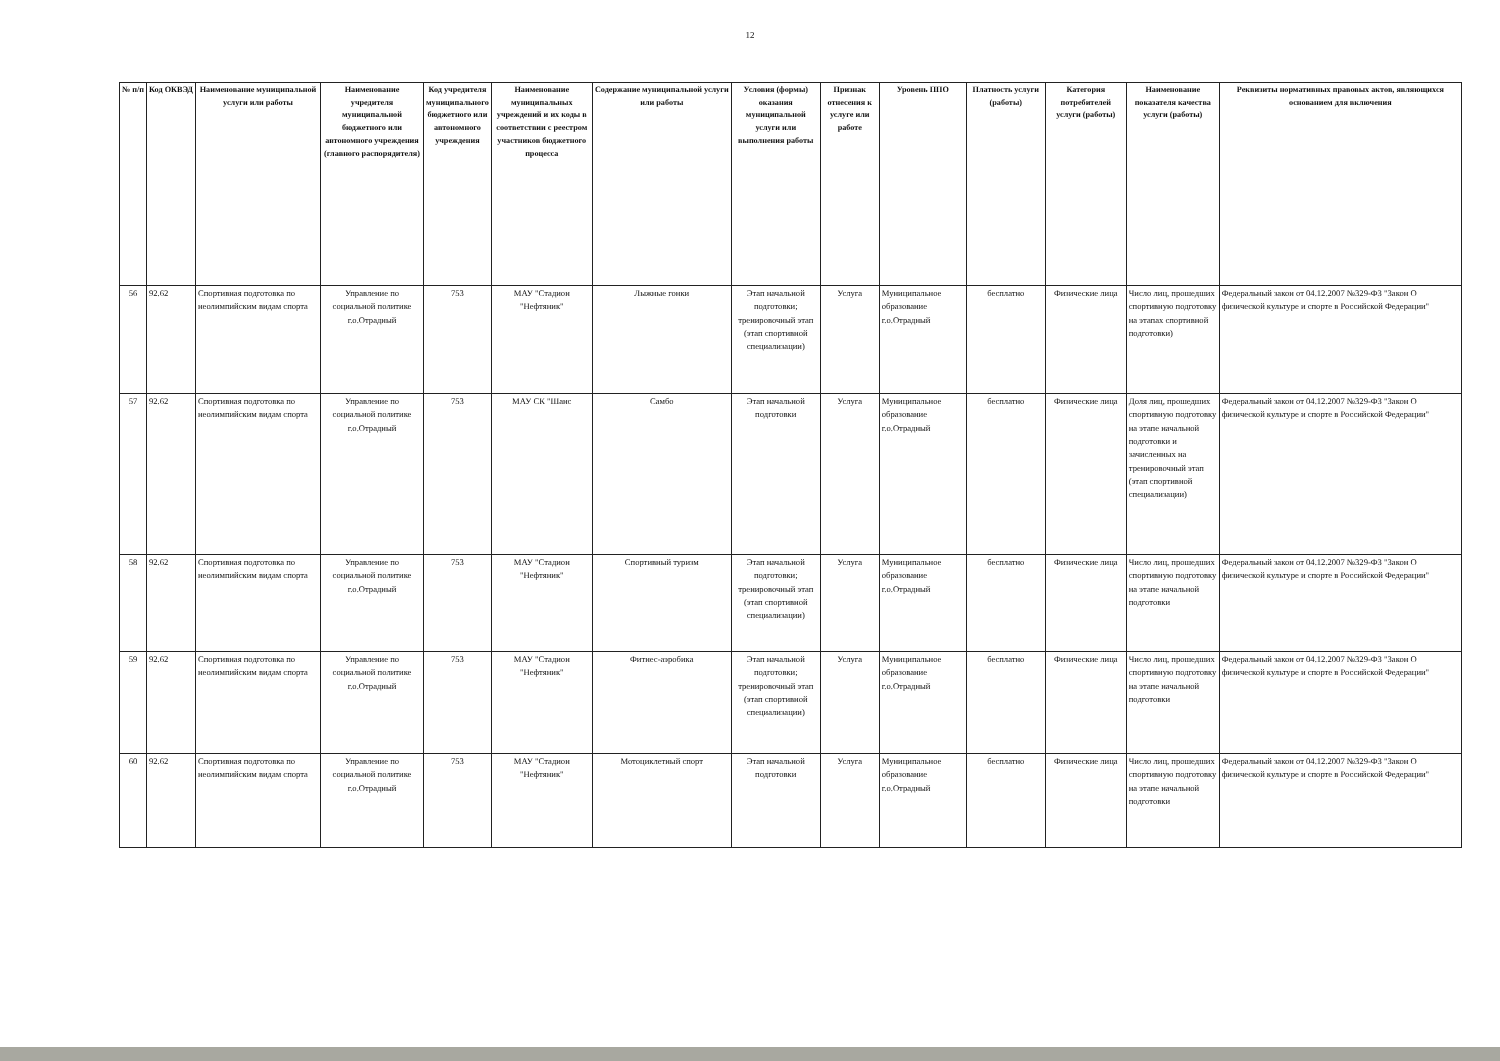12
| № п/п | Код ОКВЭД | Наименование муниципальной услуги или работы | Наименование учредителя муниципальной бюджетного или автономного учреждения (главного распорядителя) | Код учредителя муниципального бюджетного или автономного учреждения | Наименование муниципальных учреждений и их коды в соответствии с реестром участников бюджетного процесса | Содержание муниципальной услуги или работы | Условия (формы) оказания муниципальной услуги или выполнения работы | Признак отнесения к услуге или работе | Уровень ППО | Платность услуги (работы) | Категория потребителей услуги (работы) | Наименование показателя качества услуги (работы) | Реквизиты нормативных правовых актов, являющихся основанием для включения |
| --- | --- | --- | --- | --- | --- | --- | --- | --- | --- | --- | --- | --- | --- |
| 56 | 92.62 | Спортивная подготовка по неолимпийским видам спорта | Управление по социальной политике г.о.Отрадный | 753 | МАУ "Стадион "Нефтяник" | Лыжные гонки | Этап начальной подготовки; тренировочный этап (этап спортивной специализации) | Услуга | Муниципальное образование г.о.Отрадный | бесплатно | Физические лица | Число лиц, прошедших спортивную подготовку на этапах спортивной подготовки) | Федеральный закон от 04.12.2007 №329-ФЗ "Закон О физической культуре и спорте в Российской Федерации" |
| 57 | 92.62 | Спортивная подготовка по неолимпийским видам спорта | Управление по социальной политике г.о.Отрадный | 753 | МАУ СК "Шанс | Самбо | Этап начальной подготовки | Услуга | Муниципальное образование г.о.Отрадный | бесплатно | Физические лица | Доля лиц, прошедших спортивную подготовку на этапе начальной подготовки и зачисленных на тренировочный этап (этап спортивной специализации) | Федеральный закон от 04.12.2007 №329-ФЗ "Закон О физической культуре и спорте в Российской Федерации" |
| 58 | 92.62 | Спортивная подготовка по неолимпийским видам спорта | Управление по социальной политике г.о.Отрадный | 753 | МАУ "Стадион "Нефтяник" | Спортивный туризм | Этап начальной подготовки; тренировочный этап (этап спортивной специализации) | Услуга | Муниципальное образование г.о.Отрадный | бесплатно | Физические лица | Число лиц, прошедших спортивную подготовку на этапе начальной подготовки | Федеральный закон от 04.12.2007 №329-ФЗ "Закон О физической культуре и спорте в Российской Федерации" |
| 59 | 92.62 | Спортивная подготовка по неолимпийским видам спорта | Управление по социальной политике г.о.Отрадный | 753 | МАУ "Стадион "Нефтяник" | Фитнес-аэробика | Этап начальной подготовки; тренировочный этап (этап спортивной специализации) | Услуга | Муниципальное образование г.о.Отрадный | бесплатно | Физические лица | Число лиц, прошедших спортивную подготовку на этапе начальной подготовки | Федеральный закон от 04.12.2007 №329-ФЗ "Закон О физической культуре и спорте в Российской Федерации" |
| 60 | 92.62 | Спортивная подготовка по неолимпийским видам спорта | Управление по социальной политике г.о.Отрадный | 753 | МАУ "Стадион "Нефтяник" | Мотоциклетный спорт | Этап начальной подготовки | Услуга | Муниципальное образование г.о.Отрадный | бесплатно | Физические лица | Число лиц, прошедших спортивную подготовку на этапе начальной подготовки | Федеральный закон от 04.12.2007 №329-ФЗ "Закон О физической культуре и спорте в Российской Федерации" |